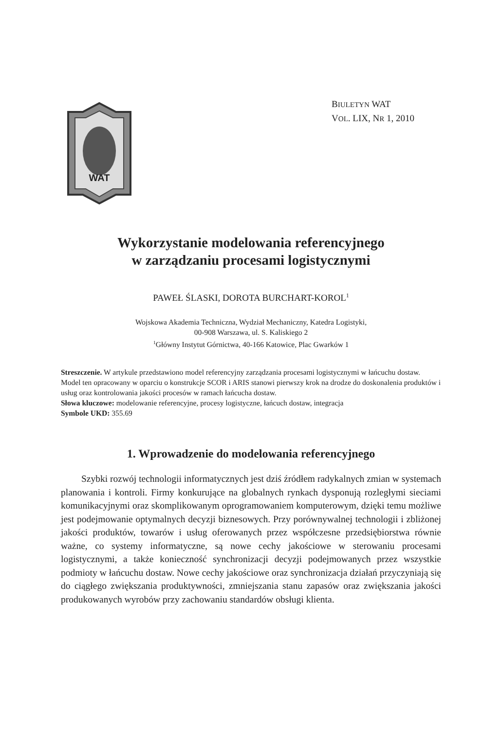WAT
BIULETYN WAT
VOL. LIX, NR 1, 2010
Wykorzystanie modelowania referencyjnego
w zarządzaniu procesami logistycznymi
PAWEŁ ŚLASKI, DOROTA BURCHART-KOROL<sup>1</sup>
Wojskowa Akademia Techniczna, Wydział Mechaniczny, Katedra Logistyki,
00-908 Warszawa, ul. S. Kaliskiego 2
<sup>1</sup> Główny Instytut Górnictwa, 40-166 Katowice, Plac Gwarków 1
Streszczenie. W artykule przedstawiono model referencyjny zarządzania procesami logistycznymi w łańcuchu dostaw. Model ten opracowany w oparciu o konstrukcje SCOR i ARIS stanowi pierwszy krok na drodze do doskonalenia produktów i usług oraz kontrolowania jakości procesów w ramach łańcucha dostaw.
Słowa kluczowe: modelowanie referencyjne, procesy logistyczne, łańcuch dostaw, integracja
Symbole UKD: 355.69
1. Wprowadzenie do modelowania referencyjnego
Szybki rozwój technologii informatycznych jest dziś źródłem radykalnych zmian w systemach planowania i kontroli. Firmy konkurujące na globalnych rynkach dysponują rozległymi sieciami komunikacyjnymi oraz skomplikowanym oprogramowaniem komputerowym, dzięki temu możliwe jest podejmowanie optymalnych decyzji biznesowych. Przy porównywalnej technologii i zbliżonej jakości produktów, towarów i usług oferowanych przez współczesne przedsiębiorstwa równie ważne, co systemy informatyczne, są nowe cechy jakościowe w sterowaniu procesami logistycznymi, a także konieczność synchronizacji decyzji podejmowanych przez wszystkie podmioty w łańcuchu dostaw. Nowe cechy jakościowe oraz synchronizacja działań przyczyniają się do ciągłego zwiększania produktywności, zmniejszania stanu zapasów oraz zwiększania jakości produkowanych wyrobów przy zachowaniu standardów obsługi klienta.